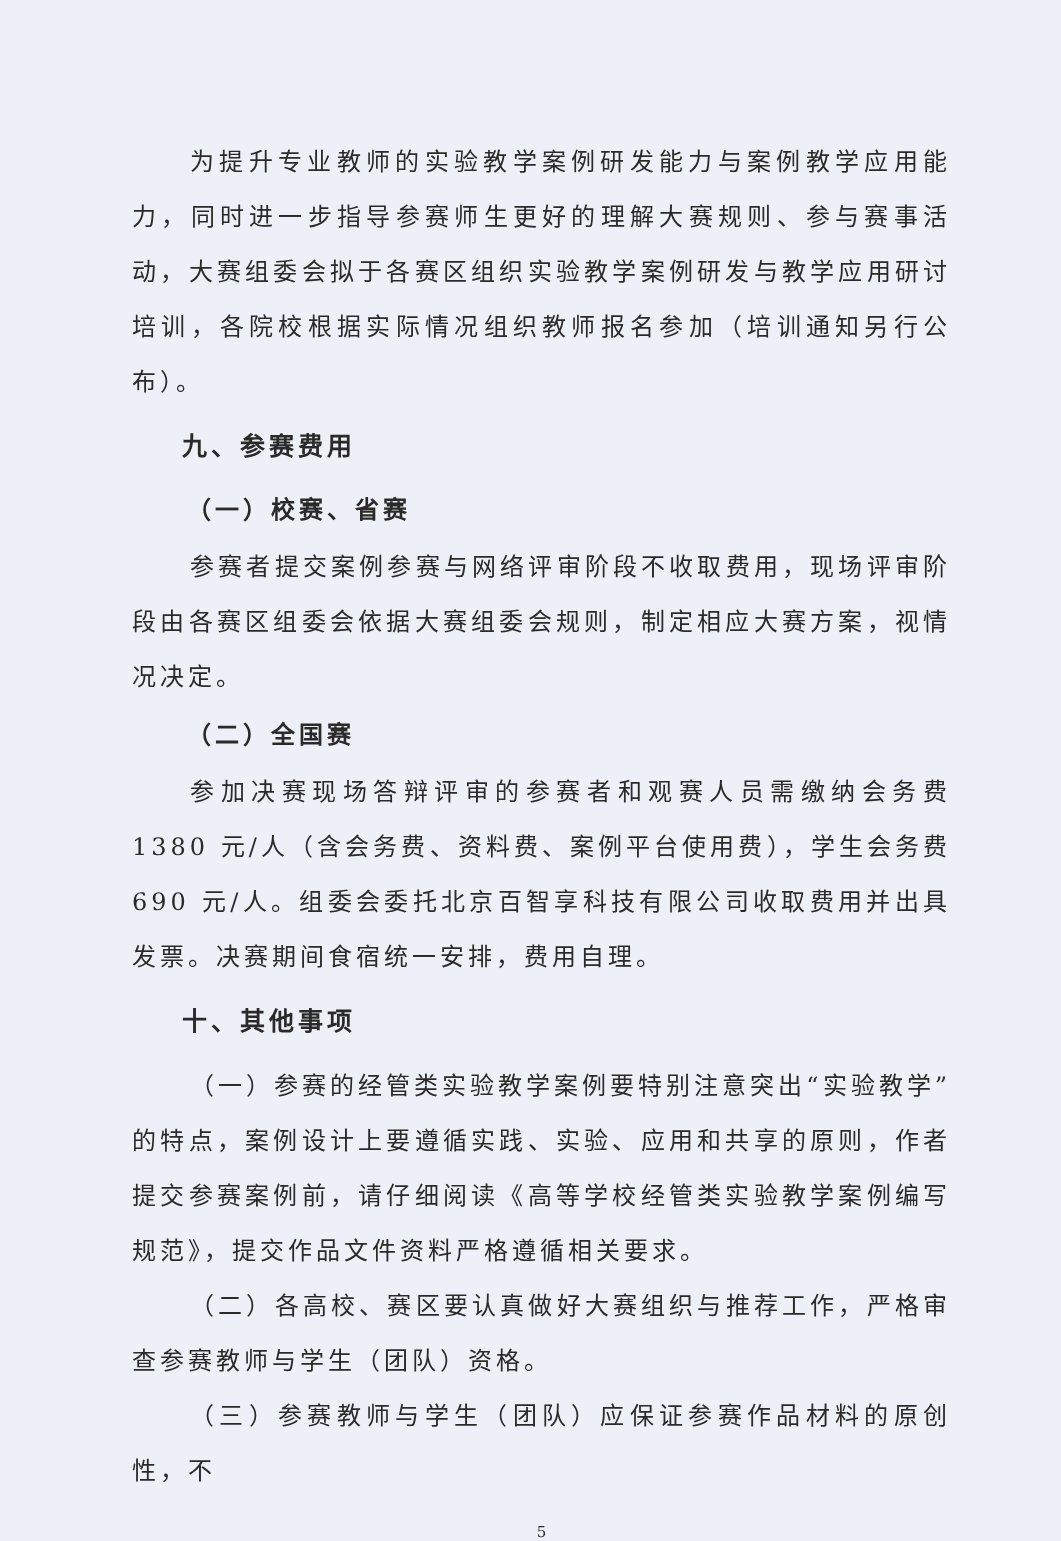为提升专业教师的实验教学案例研发能力与案例教学应用能力，同时进一步指导参赛师生更好的理解大赛规则、参与赛事活动，大赛组委会拟于各赛区组织实验教学案例研发与教学应用研讨培训，各院校根据实际情况组织教师报名参加（培训通知另行公布）。
九、参赛费用
（一）校赛、省赛
参赛者提交案例参赛与网络评审阶段不收取费用，现场评审阶段由各赛区组委会依据大赛组委会规则，制定相应大赛方案，视情况决定。
（二）全国赛
参加决赛现场答辩评审的参赛者和观赛人员需缴纳会务费1380 元/人（含会务费、资料费、案例平台使用费），学生会务费690 元/人。组委会委托北京百智享科技有限公司收取费用并出具发票。决赛期间食宿统一安排，费用自理。
十、其他事项
（一）参赛的经管类实验教学案例要特别注意突出“实验教学”的特点，案例设计上要遵循实践、实验、应用和共享的原则，作者提交参赛案例前，请仔细阅读《高等学校经管类实验教学案例编写规范》，提交作品文件资料严格遵循相关要求。
（二）各高校、赛区要认真做好大赛组织与推荐工作，严格审查参赛教师与学生（团队）资格。
（三）参赛教师与学生（团队）应保证参赛作品材料的原创性，不
5